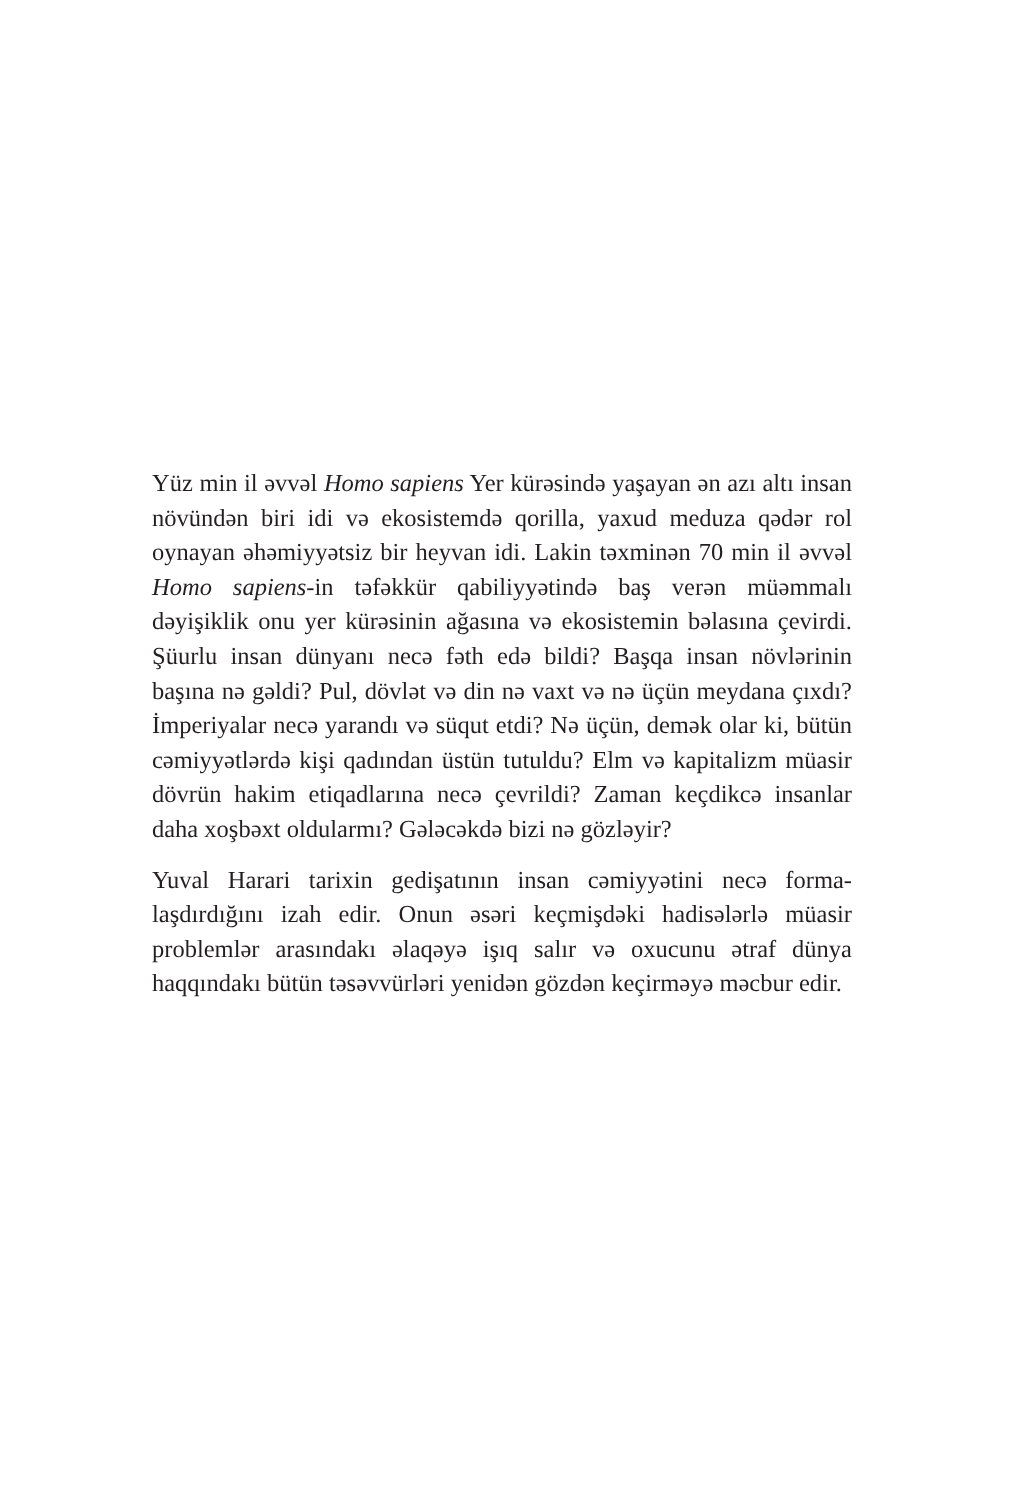Yüz min il əvvəl Homo sapiens Yer kürəsində yaşayan ən azı altı insan növündən biri idi və ekosistemdə qorilla, yaxud meduza qədər rol oynayan əhəmiyyətsiz bir heyvan idi. Lakin təxminən 70 min il əvvəl Homo sapiens-in təfəkkür qabiliyyətində baş verən müəmmalı dəyişiklik onu yer kürəsinin ağasına və eko­sistemin bəlasına çevirdi. Şüurlu insan dünyanı necə fəth edə bildi? Başqa insan növlərinin başına nə gəldi? Pul, dövlət və din nə vaxt və nə üçün meydana çıxdı? İmperiyalar necə yarandı və süqut etdi? Nə üçün, demək olar ki, bütün cəmiyyətlərdə kişi qadından üstün tutuldu? Elm və kapitalizm müasir dövrün hakim etiqadlarına necə çevrildi? Zaman keçdikcə insanlar daha xoşbəxt oldularmı? Gələcəkdə bizi nə gözləyir?
Yuval Harari tarixin gedişatının insan cəmiyyətini necə forma­laşdırdığını izah edir. Onun əsəri keçmişdəki hadisələrlə müasir problemlər arasındakı əlaqəyə işıq salır və oxucunu ətraf dünya haqqındakı bütün təsəvvürləri yenidən gözdən keçirməyə məcbur edir.